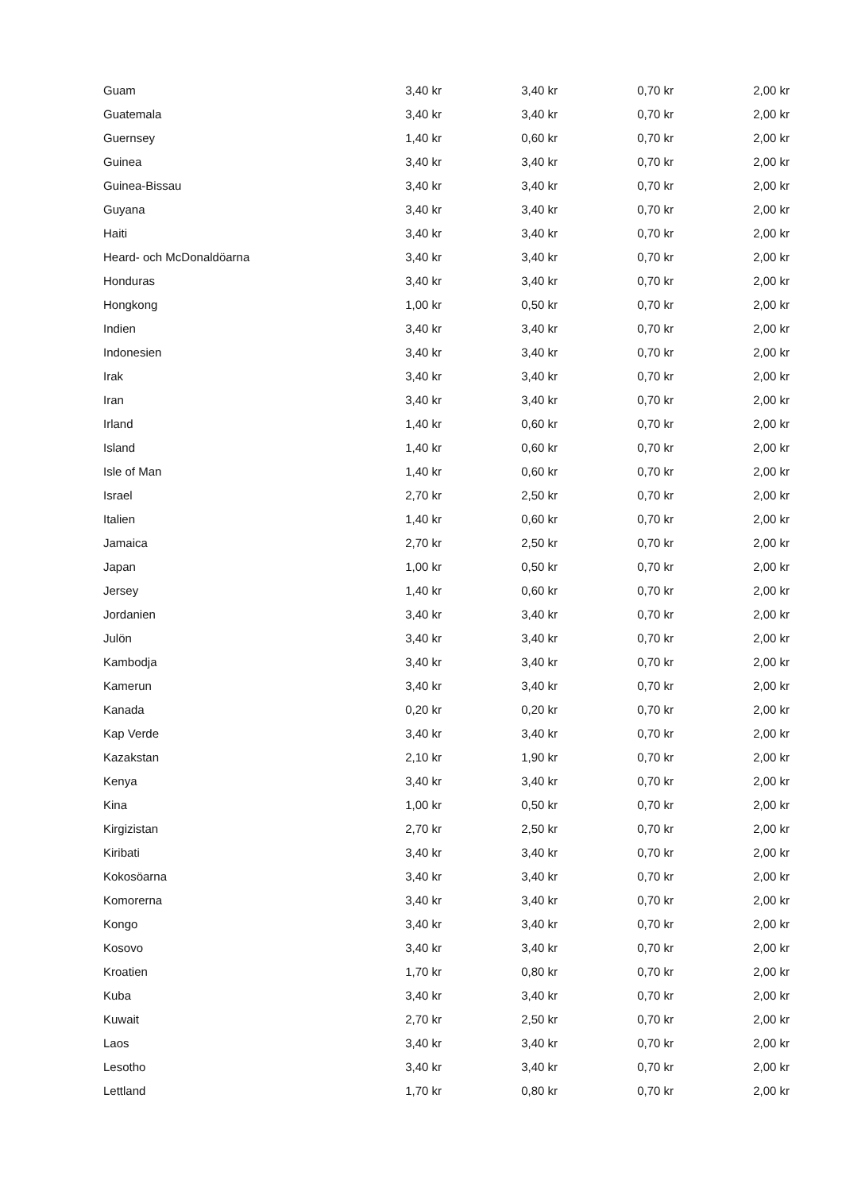| Guam | 3,40 kr | 3,40 kr | 0,70 kr | 2,00 kr |
| Guatemala | 3,40 kr | 3,40 kr | 0,70 kr | 2,00 kr |
| Guernsey | 1,40 kr | 0,60 kr | 0,70 kr | 2,00 kr |
| Guinea | 3,40 kr | 3,40 kr | 0,70 kr | 2,00 kr |
| Guinea-Bissau | 3,40 kr | 3,40 kr | 0,70 kr | 2,00 kr |
| Guyana | 3,40 kr | 3,40 kr | 0,70 kr | 2,00 kr |
| Haiti | 3,40 kr | 3,40 kr | 0,70 kr | 2,00 kr |
| Heard- och McDonaldöarna | 3,40 kr | 3,40 kr | 0,70 kr | 2,00 kr |
| Honduras | 3,40 kr | 3,40 kr | 0,70 kr | 2,00 kr |
| Hongkong | 1,00 kr | 0,50 kr | 0,70 kr | 2,00 kr |
| Indien | 3,40 kr | 3,40 kr | 0,70 kr | 2,00 kr |
| Indonesien | 3,40 kr | 3,40 kr | 0,70 kr | 2,00 kr |
| Irak | 3,40 kr | 3,40 kr | 0,70 kr | 2,00 kr |
| Iran | 3,40 kr | 3,40 kr | 0,70 kr | 2,00 kr |
| Irland | 1,40 kr | 0,60 kr | 0,70 kr | 2,00 kr |
| Island | 1,40 kr | 0,60 kr | 0,70 kr | 2,00 kr |
| Isle of Man | 1,40 kr | 0,60 kr | 0,70 kr | 2,00 kr |
| Israel | 2,70 kr | 2,50 kr | 0,70 kr | 2,00 kr |
| Italien | 1,40 kr | 0,60 kr | 0,70 kr | 2,00 kr |
| Jamaica | 2,70 kr | 2,50 kr | 0,70 kr | 2,00 kr |
| Japan | 1,00 kr | 0,50 kr | 0,70 kr | 2,00 kr |
| Jersey | 1,40 kr | 0,60 kr | 0,70 kr | 2,00 kr |
| Jordanien | 3,40 kr | 3,40 kr | 0,70 kr | 2,00 kr |
| Julön | 3,40 kr | 3,40 kr | 0,70 kr | 2,00 kr |
| Kambodja | 3,40 kr | 3,40 kr | 0,70 kr | 2,00 kr |
| Kamerun | 3,40 kr | 3,40 kr | 0,70 kr | 2,00 kr |
| Kanada | 0,20 kr | 0,20 kr | 0,70 kr | 2,00 kr |
| Kap Verde | 3,40 kr | 3,40 kr | 0,70 kr | 2,00 kr |
| Kazakstan | 2,10 kr | 1,90 kr | 0,70 kr | 2,00 kr |
| Kenya | 3,40 kr | 3,40 kr | 0,70 kr | 2,00 kr |
| Kina | 1,00 kr | 0,50 kr | 0,70 kr | 2,00 kr |
| Kirgizistan | 2,70 kr | 2,50 kr | 0,70 kr | 2,00 kr |
| Kiribati | 3,40 kr | 3,40 kr | 0,70 kr | 2,00 kr |
| Kokosöarna | 3,40 kr | 3,40 kr | 0,70 kr | 2,00 kr |
| Komorerna | 3,40 kr | 3,40 kr | 0,70 kr | 2,00 kr |
| Kongo | 3,40 kr | 3,40 kr | 0,70 kr | 2,00 kr |
| Kosovo | 3,40 kr | 3,40 kr | 0,70 kr | 2,00 kr |
| Kroatien | 1,70 kr | 0,80 kr | 0,70 kr | 2,00 kr |
| Kuba | 3,40 kr | 3,40 kr | 0,70 kr | 2,00 kr |
| Kuwait | 2,70 kr | 2,50 kr | 0,70 kr | 2,00 kr |
| Laos | 3,40 kr | 3,40 kr | 0,70 kr | 2,00 kr |
| Lesotho | 3,40 kr | 3,40 kr | 0,70 kr | 2,00 kr |
| Lettland | 1,70 kr | 0,80 kr | 0,70 kr | 2,00 kr |